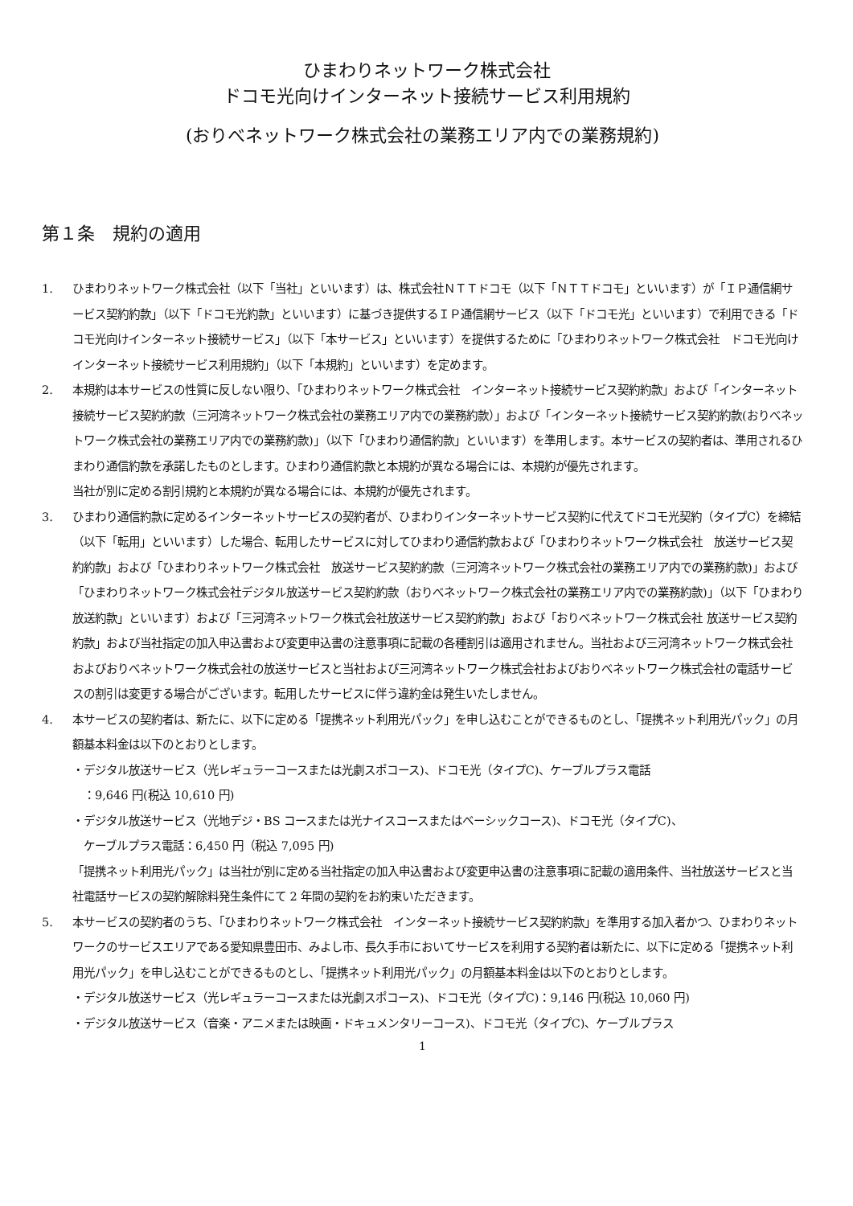ひまわりネットワーク株式会社
ドコモ光向けインターネット接続サービス利用規約
(おりべネットワーク株式会社の業務エリア内での業務規約)
第１条　規約の適用
1. ひまわりネットワーク株式会社（以下「当社」といいます）は、株式会社ＮＴＴドコモ（以下「ＮＴＴドコモ」といいます）が「ＩＰ通信網サービス契約約款」（以下「ドコモ光約款」といいます）に基づき提供するＩＰ通信網サービス（以下「ドコモ光」といいます）で利用できる「ドコモ光向けインターネット接続サービス」（以下「本サービス」といいます）を提供するために「ひまわりネットワーク株式会社　ドコモ光向けインターネット接続サービス利用規約」（以下「本規約」といいます）を定めます。
2. 本規約は本サービスの性質に反しない限り、「ひまわりネットワーク株式会社　インターネット接続サービス契約約款」および「インターネット接続サービス契約約款（三河湾ネットワーク株式会社の業務エリア内での業務約款）」および「インターネット接続サービス契約約款(おりべネットワーク株式会社の業務エリア内での業務約款)」（以下「ひまわり通信約款」といいます）を準用します。本サービスの契約者は、準用されるひまわり通信約款を承諾したものとします。ひまわり通信約款と本規約が異なる場合には、本規約が優先されます。
当社が別に定める割引規約と本規約が異なる場合には、本規約が優先されます。
3. ひまわり通信約款に定めるインターネットサービスの契約者が、ひまわりインターネットサービス契約に代えてドコモ光契約（タイプC）を締結（以下「転用」といいます）した場合、転用したサービスに対してひまわり通信約款および「ひまわりネットワーク株式会社　放送サービス契約約款」および「ひまわりネットワーク株式会社　放送サービス契約約款（三河湾ネットワーク株式会社の業務エリア内での業務約款)」および「ひまわりネットワーク株式会社デジタル放送サービス契約約款（おりべネットワーク株式会社の業務エリア内での業務約款)」（以下「ひまわり放送約款」といいます）および「三河湾ネットワーク株式会社放送サービス契約約款」および「おりべネットワーク株式会社 放送サービス契約約款」および当社指定の加入申込書および変更申込書の注意事項に記載の各種割引は適用されません。当社および三河湾ネットワーク株式会社およびおりべネットワーク株式会社の放送サービスと当社および三河湾ネットワーク株式会社およびおりべネットワーク株式会社の電話サービスの割引は変更する場合がございます。転用したサービスに伴う違約金は発生いたしません。
4. 本サービスの契約者は、新たに、以下に定める「提携ネット利用光パック」を申し込むことができるものとし、「提携ネット利用光パック」の月額基本料金は以下のとおりとします。
・デジタル放送サービス（光レギュラーコースまたは光劇スポコース)、ドコモ光（タイプC)、ケーブルプラス電話
　：9,646 円(税込 10,610 円)
・デジタル放送サービス（光地デジ・BS コースまたは光ナイスコースまたはベーシックコース)、ドコモ光（タイプC)、
　ケーブルプラス電話：6,450 円（税込 7,095 円)
「提携ネット利用光パック」は当社が別に定める当社指定の加入申込書および変更申込書の注意事項に記載の適用条件、当社放送サービスと当社電話サービスの契約解除料発生条件にて 2 年間の契約をお約束いただきます。
5. 本サービスの契約者のうち、「ひまわりネットワーク株式会社　インターネット接続サービス契約約款」を準用する加入者かつ、ひまわりネットワークのサービスエリアである愛知県豊田市、みよし市、長久手市においてサービスを利用する契約者は新たに、以下に定める「提携ネット利用光パック」を申し込むことができるものとし、「提携ネット利用光パック」の月額基本料金は以下のとおりとします。
・デジタル放送サービス（光レギュラーコースまたは光劇スポコース)、ドコモ光（タイプC)：9,146 円(税込 10,060 円)
・デジタル放送サービス（音楽・アニメまたは映画・ドキュメンタリーコース)、ドコモ光（タイプC)、ケーブルプラス
1